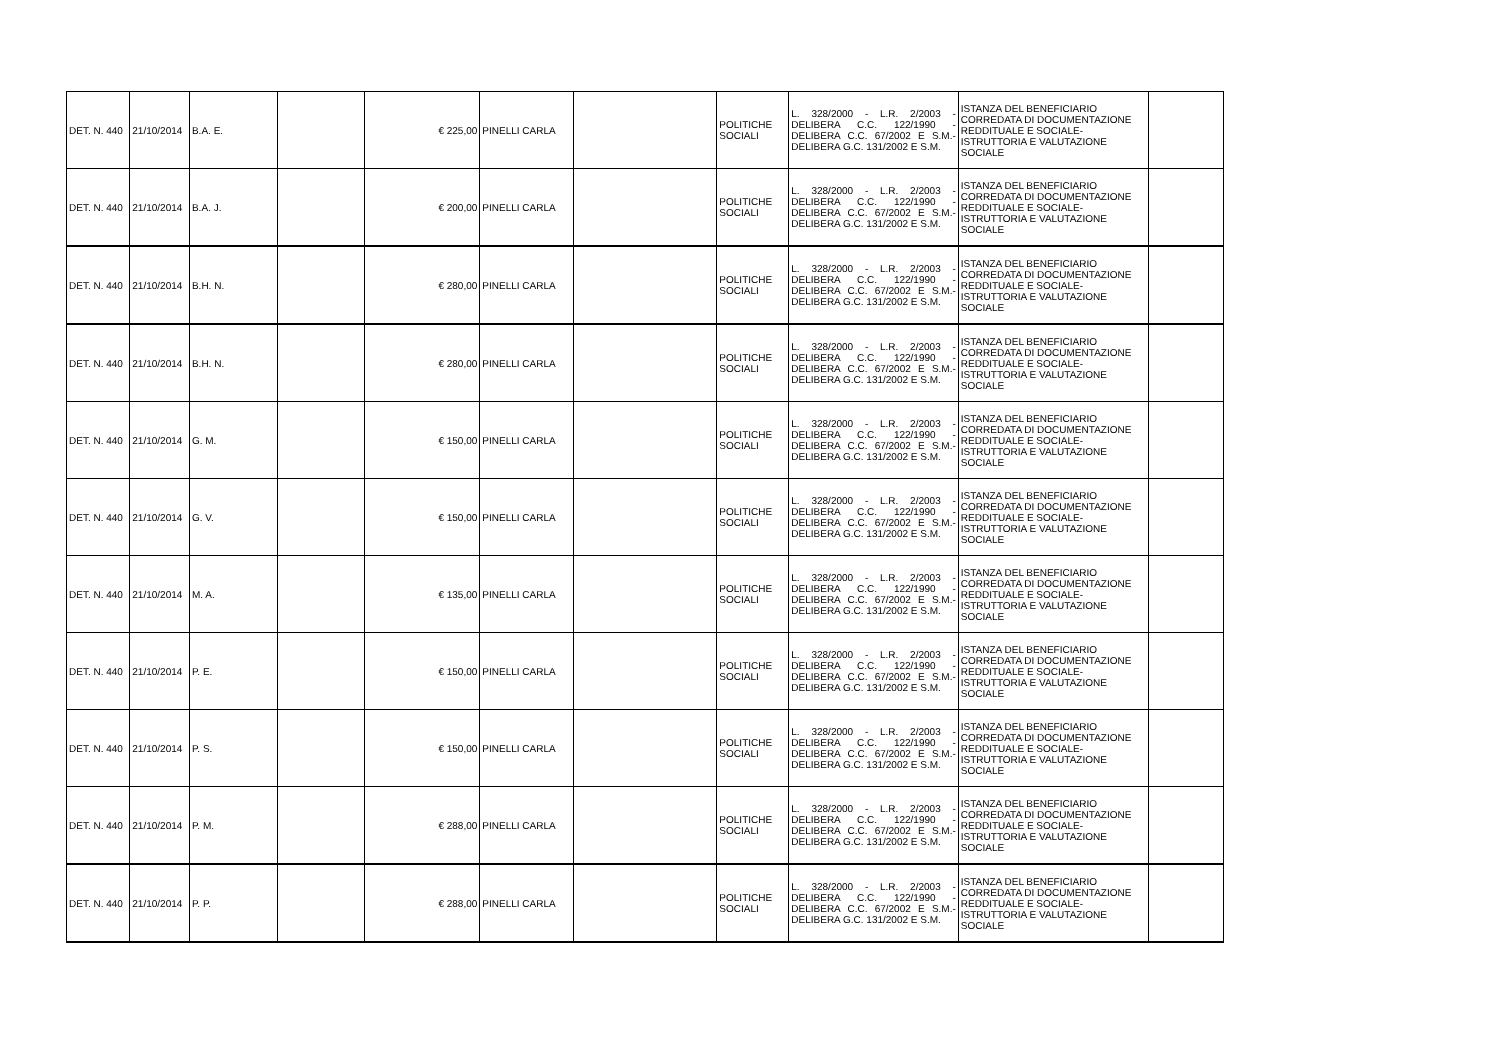| DET. N. 440 | 21/10/2014 | B.A. E. | | € 225,00 | PINELLI CARLA | | POLITICHE SOCIALI | L. 328/2000 - L.R. 2/2003 - DELIBERA C.C. 122/1990 - DELIBERA C.C. 67/2002 E S.M.- DELIBERA G.C. 131/2002 E S.M. | ISTANZA DEL BENEFICIARIO CORREDATA DI DOCUMENTAZIONE REDDITUALE E SOCIALE- ISTRUTTORIA E VALUTAZIONE SOCIALE | |
| DET. N. 440 | 21/10/2014 | B.A. J. | | € 200,00 | PINELLI CARLA | | POLITICHE SOCIALI | L. 328/2000 - L.R. 2/2003 - DELIBERA C.C. 122/1990 - DELIBERA C.C. 67/2002 E S.M.- DELIBERA G.C. 131/2002 E S.M. | ISTANZA DEL BENEFICIARIO CORREDATA DI DOCUMENTAZIONE REDDITUALE E SOCIALE- ISTRUTTORIA E VALUTAZIONE SOCIALE | |
| DET. N. 440 | 21/10/2014 | B.H. N. | | € 280,00 | PINELLI CARLA | | POLITICHE SOCIALI | L. 328/2000 - L.R. 2/2003 - DELIBERA C.C. 122/1990 - DELIBERA C.C. 67/2002 E S.M.- DELIBERA G.C. 131/2002 E S.M. | ISTANZA DEL BENEFICIARIO CORREDATA DI DOCUMENTAZIONE REDDITUALE E SOCIALE- ISTRUTTORIA E VALUTAZIONE SOCIALE | |
| DET. N. 440 | 21/10/2014 | B.H. N. | | € 280,00 | PINELLI CARLA | | POLITICHE SOCIALI | L. 328/2000 - L.R. 2/2003 - DELIBERA C.C. 122/1990 - DELIBERA C.C. 67/2002 E S.M.- DELIBERA G.C. 131/2002 E S.M. | ISTANZA DEL BENEFICIARIO CORREDATA DI DOCUMENTAZIONE REDDITUALE E SOCIALE- ISTRUTTORIA E VALUTAZIONE SOCIALE | |
| DET. N. 440 | 21/10/2014 | G. M. | | € 150,00 | PINELLI CARLA | | POLITICHE SOCIALI | L. 328/2000 - L.R. 2/2003 - DELIBERA C.C. 122/1990 - DELIBERA C.C. 67/2002 E S.M.- DELIBERA G.C. 131/2002 E S.M. | ISTANZA DEL BENEFICIARIO CORREDATA DI DOCUMENTAZIONE REDDITUALE E SOCIALE- ISTRUTTORIA E VALUTAZIONE SOCIALE | |
| DET. N. 440 | 21/10/2014 | G. V. | | € 150,00 | PINELLI CARLA | | POLITICHE SOCIALI | L. 328/2000 - L.R. 2/2003 - DELIBERA C.C. 122/1990 - DELIBERA C.C. 67/2002 E S.M.- DELIBERA G.C. 131/2002 E S.M. | ISTANZA DEL BENEFICIARIO CORREDATA DI DOCUMENTAZIONE REDDITUALE E SOCIALE- ISTRUTTORIA E VALUTAZIONE SOCIALE | |
| DET. N. 440 | 21/10/2014 | M. A. | | € 135,00 | PINELLI CARLA | | POLITICHE SOCIALI | L. 328/2000 - L.R. 2/2003 - DELIBERA C.C. 122/1990 - DELIBERA C.C. 67/2002 E S.M.- DELIBERA G.C. 131/2002 E S.M. | ISTANZA DEL BENEFICIARIO CORREDATA DI DOCUMENTAZIONE REDDITUALE E SOCIALE- ISTRUTTORIA E VALUTAZIONE SOCIALE | |
| DET. N. 440 | 21/10/2014 | P. E. | | € 150,00 | PINELLI CARLA | | POLITICHE SOCIALI | L. 328/2000 - L.R. 2/2003 - DELIBERA C.C. 122/1990 - DELIBERA C.C. 67/2002 E S.M.- DELIBERA G.C. 131/2002 E S.M. | ISTANZA DEL BENEFICIARIO CORREDATA DI DOCUMENTAZIONE REDDITUALE E SOCIALE- ISTRUTTORIA E VALUTAZIONE SOCIALE | |
| DET. N. 440 | 21/10/2014 | P. S. | | € 150,00 | PINELLI CARLA | | POLITICHE SOCIALI | L. 328/2000 - L.R. 2/2003 - DELIBERA C.C. 122/1990 - DELIBERA C.C. 67/2002 E S.M.- DELIBERA G.C. 131/2002 E S.M. | ISTANZA DEL BENEFICIARIO CORREDATA DI DOCUMENTAZIONE REDDITUALE E SOCIALE- ISTRUTTORIA E VALUTAZIONE SOCIALE | |
| DET. N. 440 | 21/10/2014 | P. M. | | € 288,00 | PINELLI CARLA | | POLITICHE SOCIALI | L. 328/2000 - L.R. 2/2003 - DELIBERA C.C. 122/1990 - DELIBERA C.C. 67/2002 E S.M.- DELIBERA G.C. 131/2002 E S.M. | ISTANZA DEL BENEFICIARIO CORREDATA DI DOCUMENTAZIONE REDDITUALE E SOCIALE- ISTRUTTORIA E VALUTAZIONE SOCIALE | |
| DET. N. 440 | 21/10/2014 | P. P. | | € 288,00 | PINELLI CARLA | | POLITICHE SOCIALI | L. 328/2000 - L.R. 2/2003 - DELIBERA C.C. 122/1990 - DELIBERA C.C. 67/2002 E S.M.- DELIBERA G.C. 131/2002 E S.M. | ISTANZA DEL BENEFICIARIO CORREDATA DI DOCUMENTAZIONE REDDITUALE E SOCIALE- ISTRUTTORIA E VALUTAZIONE SOCIALE | |